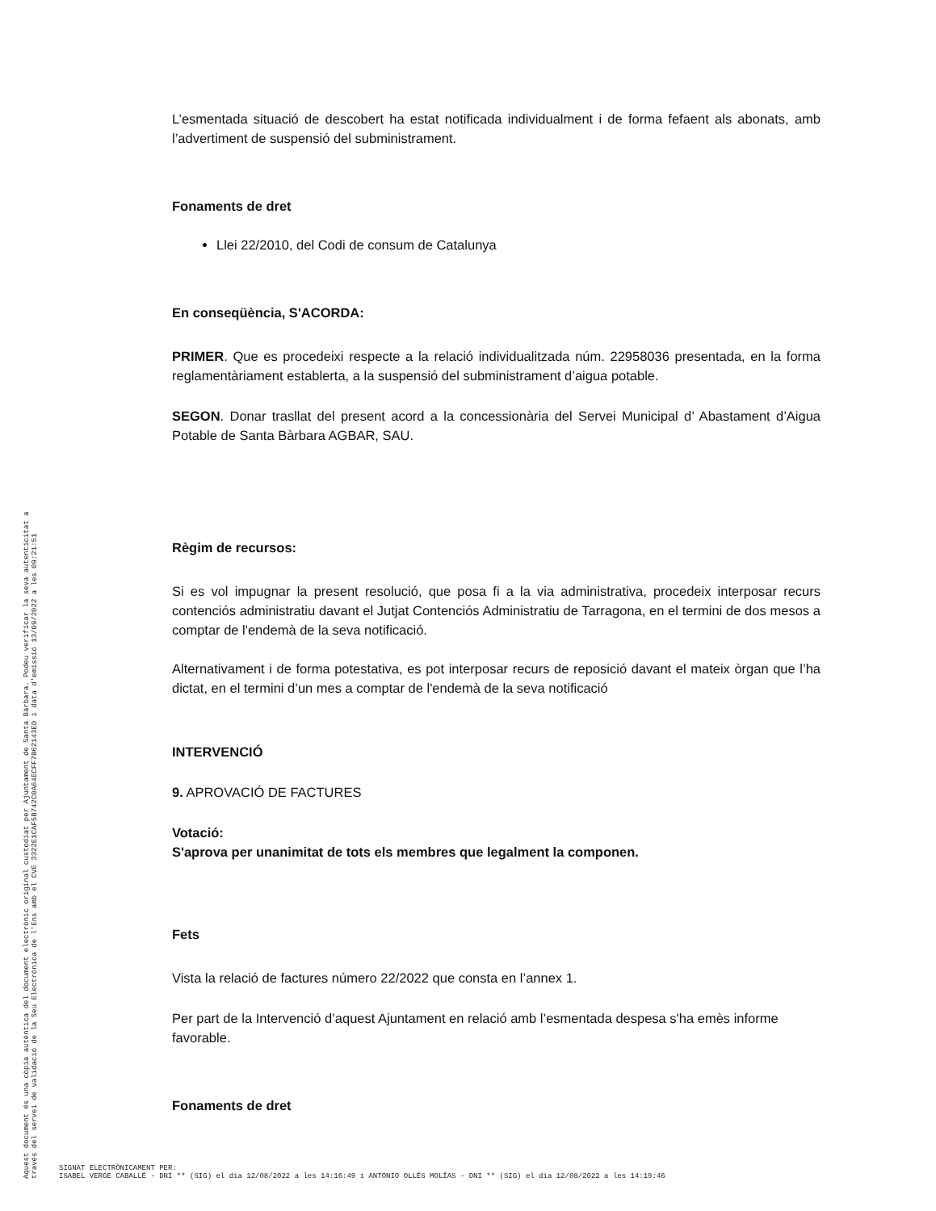L’esmentada situació de descobert ha estat notificada individualment i de forma fefaent als abonats, amb l’advertiment de suspensió del subministrament.
Fonaments de dret
Llei 22/2010, del Codi de consum de Catalunya
En conseqüència, S'ACORDA:
PRIMER. Que es procedeixi respecte a la relació individualitzada núm. 22958036 presentada, en la forma reglamentàriament establerta, a la suspensió del subministrament d’aigua potable.
SEGON. Donar trasllat del present acord a la concessionària del Servei Municipal d’ Abastament d’Aigua Potable de Santa Bàrbara AGBAR, SAU.
Règim de recursos:
Si es vol impugnar la present resolució, que posa fi a la via administrativa, procedeix interposar recurs contenciós administratiu davant el Jutjat Contenciós Administratiu de Tarragona, en el termini de dos mesos a comptar de l'endemà de la seva notificació.
Alternativament i de forma potestativa, es pot interposar recurs de reposició davant el mateix òrgan que l’ha dictat, en el termini d’un mes a comptar de l'endemà de la seva notificació
INTERVENCIÓ
9. APROVACIÓ DE FACTURES
Votació:
S'aprova per unanimitat de tots els membres que legalment la componen.
Fets
Vista la relació de factures número 22/2022 que consta en l’annex 1.
Per part de la Intervenció d’aquest Ajuntament en relació amb l’esmentada despesa s'ha emès informe favorable.
Fonaments de dret
Aquest document és una còpia autèntica del document electrònic original custodiat per Ajuntament de Santa Bàrbara. Podeu verificar la seva autenticitat a
través del servei de validació de la Seu Electrònica de l'Ens amb el CVE 3322E1CAF5B742C0A64ECFF7B62143ED i data d'emissió 13/09/2022 a les 09:21:51
SIGNAT ELECTRÒNICAMENT PER:
ISABEL VERGE CABALLÉ - DNI ** (SIG) el dia 12/08/2022 a les 14:16:49 i ANTONIO OLLÉS MOLÍAS - DNI ** (SIG) el dia 12/08/2022 a les 14:19:46